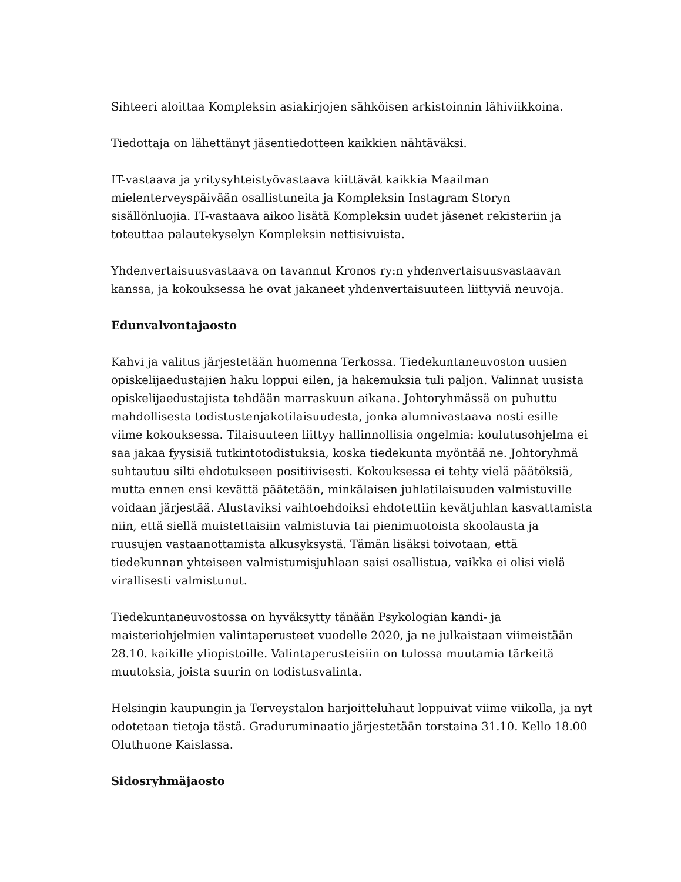Sihteeri aloittaa Kompleksin asiakirjojen sähköisen arkistoinnin lähiviikkoina.
Tiedottaja on lähettänyt jäsentiedotteen kaikkien nähtäväksi.
IT-vastaava ja yritysyhteistyövastaava kiittävät kaikkia Maailman mielenterveyspäivään osallistuneita ja Kompleksin Instagram Storyn sisällönluojia. IT-vastaava aikoo lisätä Kompleksin uudet jäsenet rekisteriin ja toteuttaa palautekyselyn Kompleksin nettisivuista.
Yhdenvertaisuusvastaava on tavannut Kronos ry:n yhdenvertaisuusvastaavan kanssa, ja kokouksessa he ovat jakaneet yhdenvertaisuuteen liittyviä neuvoja.
Edunvalvontajaosto
Kahvi ja valitus järjestetään huomenna Terkossa. Tiedekuntaneuvoston uusien opiskelijaedustajien haku loppui eilen, ja hakemuksia tuli paljon. Valinnat uusista opiskelijaedustajista tehdään marraskuun aikana. Johtoryhmässä on puhuttu mahdollisesta todistustenjakotilaisuudesta, jonka alumnivastaava nosti esille viime kokouksessa. Tilaisuuteen liittyy hallinnollisia ongelmia: koulutusohjelma ei saa jakaa fyysisiä tutkintotodistuksia, koska tiedekunta myöntää ne. Johtoryhmä suhtautuu silti ehdotukseen positiivisesti. Kokouksessa ei tehty vielä päätöksiä, mutta ennen ensi kevättä päätetään, minkälaisen juhlatilaisuuden valmistuville voidaan järjestää. Alustaviksi vaihtoehdoiksi ehdotettiin kevätjuhlan kasvattamista niin, että siellä muistettaisiin valmistuvia tai pienimuotoista skoolausta ja ruusujen vastaanottamista alkusyksystä. Tämän lisäksi toivotaan, että tiedekunnan yhteiseen valmistumisjuhlaan saisi osallistua, vaikka ei olisi vielä virallisesti valmistunut.
Tiedekuntaneuvostossa on hyväksytty tänään Psykologian kandi- ja maisteriohjelmien valintaperusteet vuodelle 2020, ja ne julkaistaan viimeistään 28.10. kaikille yliopistoille. Valintaperusteisiin on tulossa muutamia tärkeitä muutoksia, joista suurin on todistusvalinta.
Helsingin kaupungin ja Terveystalon harjoitteluhaut loppuivat viime viikolla, ja nyt odotetaan tietoja tästä. Graduruminaatio järjestetään torstaina 31.10. Kello 18.00 Oluthuone Kaislassa.
Sidosryhmäjaosto